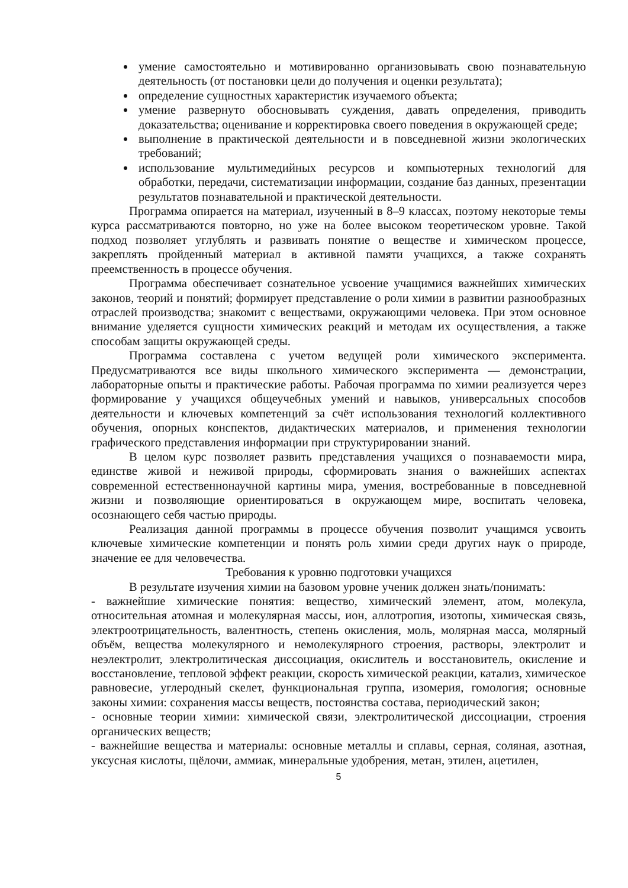умение самостоятельно и мотивированно организовывать свою познавательную деятельность (от постановки цели до получения и оценки результата);
определение сущностных характеристик изучаемого объекта;
умение развернуто обосновывать суждения, давать определения, приводить доказательства; оценивание и корректировка своего поведения в окружающей среде;
выполнение в практической деятельности и в повседневной жизни экологических требований;
использование мультимедийных ресурсов и компьютерных технологий для обработки, передачи, систематизации информации, создание баз данных, презентации результатов познавательной и практической деятельности.
Программа опирается на материал, изученный в 8–9 классах, поэтому некоторые темы курса рассматриваются повторно, но уже на более высоком теоретическом уровне. Такой подход позволяет углублять и развивать понятие о веществе и химическом процессе, закреплять пройденный материал в активной памяти учащихся, а также сохранять преемственность в процессе обучения.
Программа обеспечивает сознательное усвоение учащимися важнейших химических законов, теорий и понятий; формирует представление о роли химии в развитии разнообразных отраслей производства; знакомит с веществами, окружающими человека. При этом основное внимание уделяется сущности химических реакций и методам их осуществления, а также способам защиты окружающей среды.
Программа составлена с учетом ведущей роли химического эксперимента. Предусматриваются все виды школьного химического эксперимента — демонстрации, лабораторные опыты и практические работы. Рабочая программа по химии реализуется через формирование у учащихся общеучебных умений и навыков, универсальных способов деятельности и ключевых компетенций за счёт использования технологий коллективного обучения, опорных конспектов, дидактических материалов, и применения технологии графического представления информации при структурировании знаний.
В целом курс позволяет развить представления учащихся о познаваемости мира, единстве живой и неживой природы, сформировать знания о важнейших аспектах современной естественнонаучной картины мира, умения, востребованные в повседневной жизни и позволяющие ориентироваться в окружающем мире, воспитать человека, осознающего себя частью природы.
Реализация данной программы в процессе обучения позволит учащимся усвоить ключевые химические компетенции и понять роль химии среди других наук о природе, значение ее для человечества.
Требования к уровню подготовки учащихся
В результате изучения химии на базовом уровне ученик должен знать/понимать:
- важнейшие химические понятия: вещество, химический элемент, атом, молекула, относительная атомная и молекулярная массы, ион, аллотропия, изотопы, химическая связь, электроотрицательность, валентность, степень окисления, моль, молярная масса, молярный объём, вещества молекулярного и немолекулярного строения, растворы, электролит и неэлектролит, электролитическая диссоциация, окислитель и восстановитель, окисление и восстановление, тепловой эффект реакции, скорость химической реакции, катализ, химическое равновесие, углеродный скелет, функциональная группа, изомерия, гомология; основные законы химии: сохранения массы веществ, постоянства состава, периодический закон;
- основные теории химии: химической связи, электролитической диссоциации, строения органических веществ;
- важнейшие вещества и материалы: основные металлы и сплавы, серная, соляная, азотная, уксусная кислоты, щёлочи, аммиак, минеральные удобрения, метан, этилен, ацетилен,
5